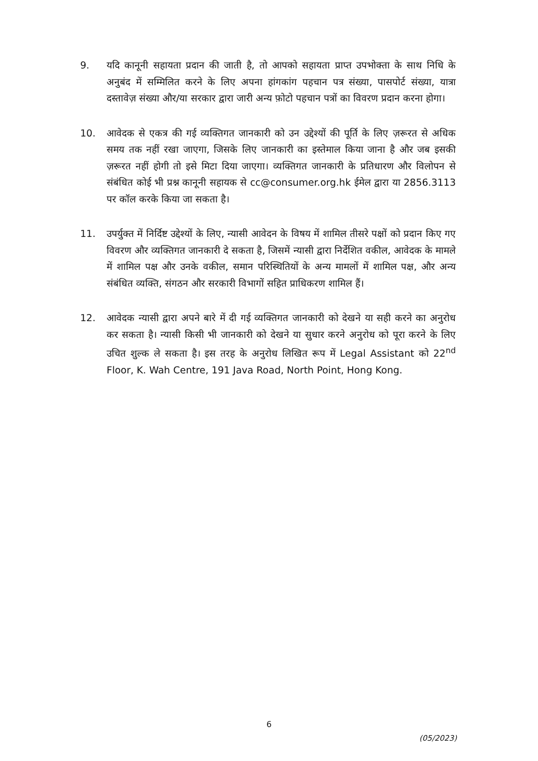9. यदि कानूनी सहायता प्रदान की जाती है, तो आपको सहायता प्राप्त उपभोक्ता के साथ निधि के अनुबंद में सम्मिलित करने के लिए अपना हांगकांग पहचान पत्र संख्या, पासपोर्ट संख्या, यात्रा दस्तावेज़ संख्या और/या सरकार द्वारा जारी अन्य फ़ोटो पहचान पत्रों का विवरण प्रदान करना होगा।
10. आवेदक से एकत्र की गई व्यक्तिगत जानकारी को उन उद्देश्यों की पूर्ति के लिए ज़रूरत से अधिक समय तक नहीं रखा जाएगा, जिसके लिए जानकारी का इस्तेमाल किया जाना है और जब इसकी ज़रूरत नहीं होगी तो इसे मिटा दिया जाएगा। व्यक्तिगत जानकारी के प्रतिधारण और विलोपन से संबंधित कोई भी प्रश्न कानूनी सहायक से cc@consumer.org.hk ईमेल द्वारा या 2856.3113 पर कॉल करके किया जा सकता है।
11. उपर्युक्त में निर्दिष्ट उद्देश्यों के लिए, न्यासी आवेदन के विषय में शामिल तीसरे पक्षों को प्रदान किए गए विवरण और व्यक्तिगत जानकारी दे सकता है, जिसमें न्यासी द्वारा निर्देशित वकील, आवेदक के मामले में शामिल पक्ष और उनके वकील, समान परिस्थितियों के अन्य मामलों में शामिल पक्ष, और अन्य संबंधित व्यक्ति, संगठन और सरकारी विभागों सहित प्राधिकरण शामिल हैं।
12. आवेदक न्यासी द्वारा अपने बारे में दी गई व्यक्तिगत जानकारी को देखने या सही करने का अनुरोध कर सकता है। न्यासी किसी भी जानकारी को देखने या सुधार करने अनुरोध को पूरा करने के लिए उचित शुल्क ले सकता है। इस तरह के अनुरोध लिखित रूप में Legal Assistant को 22<sup>nd</sup> Floor, K. Wah Centre, 191 Java Road, North Point, Hong Kong.
6
(05/2023)